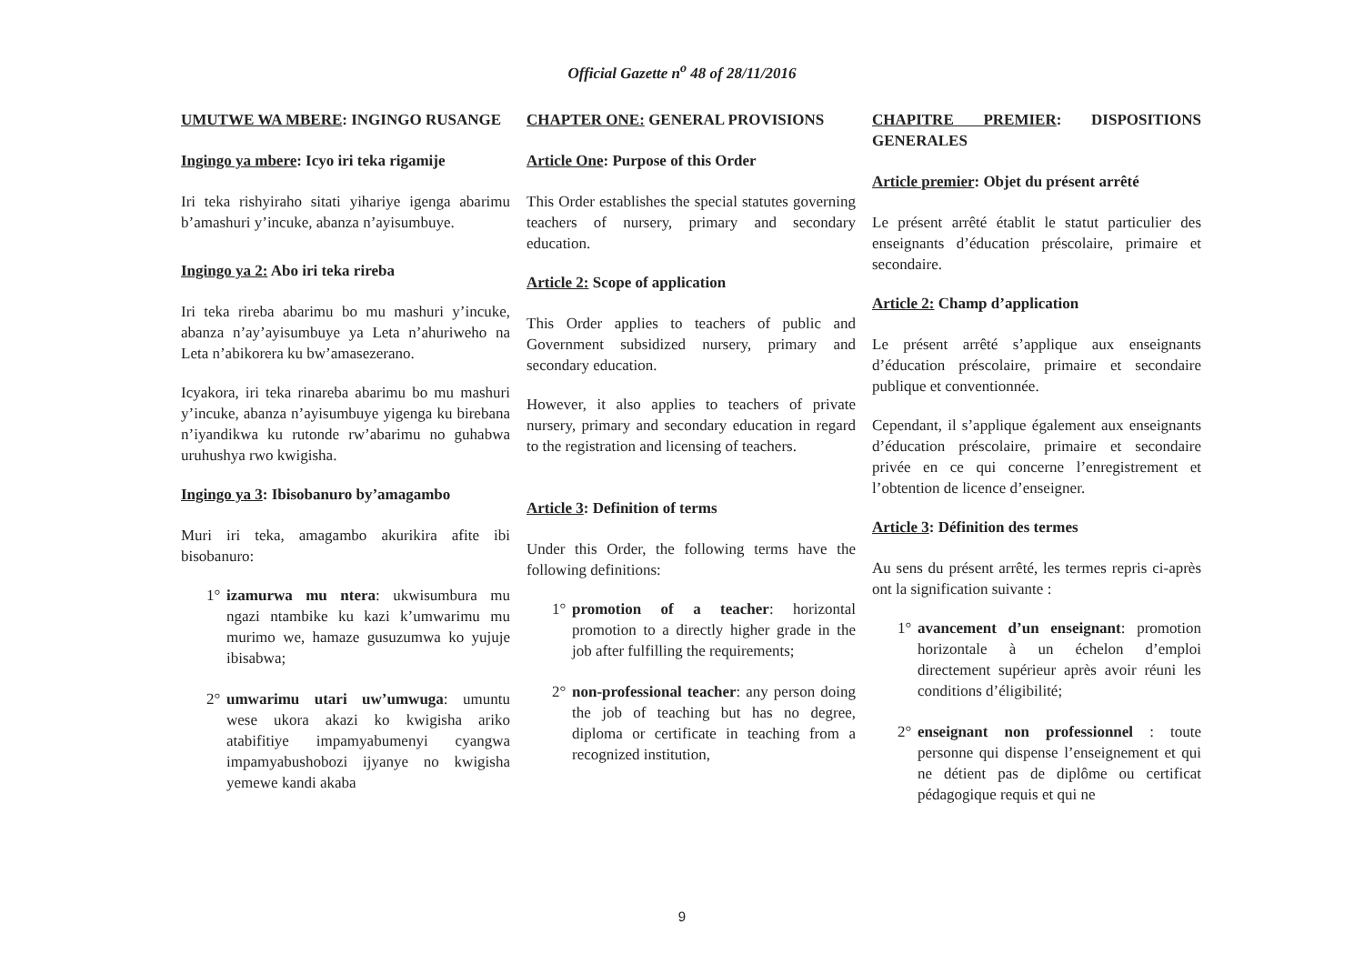Official Gazette n<sup>o</sup> 48 of 28/11/2016
UMUTWE WA MBERE: INGINGO RUSANGE
Ingingo ya mbere: Icyo iri teka rigamije
Iri teka rishyiraho sitati yihariye igenga abarimu b’amashuri y’incuke, abanza n’ayisumbuye.
Ingingo ya 2: Abo iri teka rireba
Iri teka rireba abarimu bo mu mashuri y’incuke, abanza n’ay’ayisumbuye ya Leta n’ahuriweho na Leta n’abikorera ku bw’amasezerano.
Icyakora, iri teka rinareba abarimu bo mu mashuri y’incuke, abanza n’ayisumbuye yigenga ku birebana n’iyandikwa ku rutonde rw’abarimu no guhabwa uruhushya rwo kwigisha.
Ingingo ya 3: Ibisobanuro by’amagambo
Muri iri teka, amagambo akurikira afite ibi bisobanuro:
1° izamurwa mu ntera: ukwisumbura mu ngazi ntambike ku kazi k’umwarimu mu murimo we, hamaze gusuzumwa ko yujuje ibisabwa;
2° umwarimu utari uw’umwuga: umuntu wese ukora akazi ko kwigisha ariko atabifitiye impamyabumenyi cyangwa impamyabushobozi ijyanye no kwigisha yemewe kandi akaba
CHAPTER ONE: GENERAL PROVISIONS
Article One: Purpose of this Order
This Order establishes the special statutes governing teachers of nursery, primary and secondary education.
Article 2: Scope of application
This Order applies to teachers of public and Government subsidized nursery, primary and secondary education.
However, it also applies to teachers of private nursery, primary and secondary education in regard to the registration and licensing of teachers.
Article 3: Definition of terms
Under this Order, the following terms have the following definitions:
1° promotion of a teacher: horizontal promotion to a directly higher grade in the job after fulfilling the requirements;
2° non-professional teacher: any person doing the job of teaching but has no degree, diploma or certificate in teaching from a recognized institution,
CHAPITRE PREMIER: DISPOSITIONS GENERALES
Article premier: Objet du présent arrêté
Le présent arrêté établit le statut particulier des enseignants d’éducation préscolaire, primaire et secondaire.
Article 2: Champ d’application
Le présent arrêté s’applique aux enseignants d’éducation préscolaire, primaire et secondaire publique et conventionnée.
Cependant, il s’applique également aux enseignants d’éducation préscolaire, primaire et secondaire privée en ce qui concerne l’enregistrement et l’obtention de licence d’enseigner.
Article 3: Définition des termes
Au sens du présent arrêté, les termes repris ci-après ont la signification suivante :
1° avancement d’un enseignant: promotion horizontale à un échelon d’emploi directement supérieur après avoir réuni les conditions d’éligibilité;
2° enseignant non professionnel : toute personne qui dispense l’enseignement et qui ne détient pas de diplôme ou certificat pédagogique requis et qui ne
9